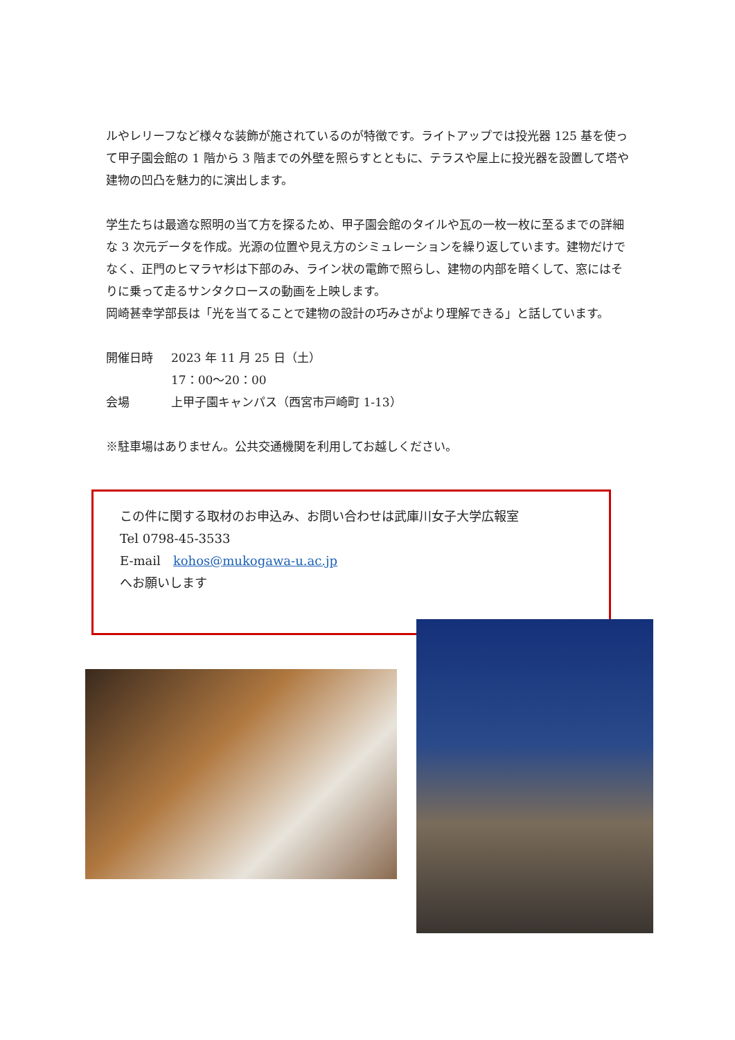ルやレリーフなど様々な装飾が施されているのが特徴です。ライトアップでは投光器 125 基を使って甲子園会館の 1 階から 3 階までの外壁を照らすとともに、テラスや屋上に投光器を設置して塔や建物の凹凸を魅力的に演出します。
学生たちは最適な照明の当て方を探るため、甲子園会館のタイルや瓦の一枚一枚に至るまでの詳細な 3 次元データを作成。光源の位置や見え方のシミュレーションを繰り返しています。建物だけでなく、正門のヒマラヤ杉は下部のみ、ライン状の電飾で照らし、建物の内部を暗くして、窓にはそりに乗って走るサンタクロースの動画を上映します。
岡崎甚幸学部長は「光を当てることで建物の設計の巧みさがより理解できる」と話しています。
開催日時 2023 年 11 月 25 日（土）
17：00～20：00
会場 上甲子園キャンパス（西宮市戸崎町 1-13）
※駐車場はありません。公共交通機関を利用してお越しください。
この件に関する取材のお申込み、お問い合わせは武庫川女子大学広報室
Tel 0798-45-3533
E-mail　kohos@mukogawa-u.ac.jp
へお願いします